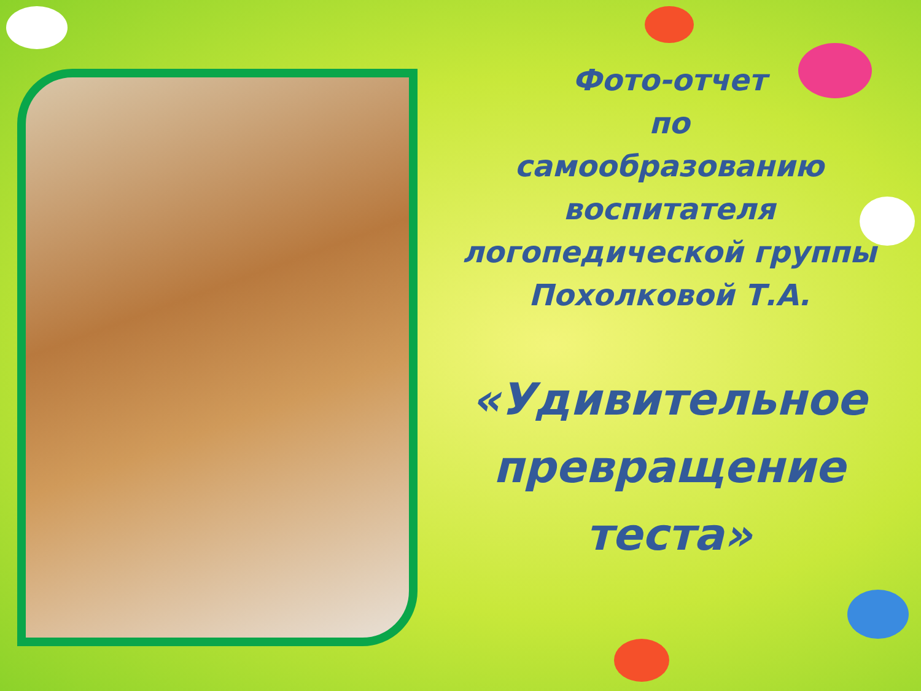Фото-отчет
по
самообразованию
воспитателя
логопедической группы
Похолковой Т.А.
«Удивительное превращение теста»